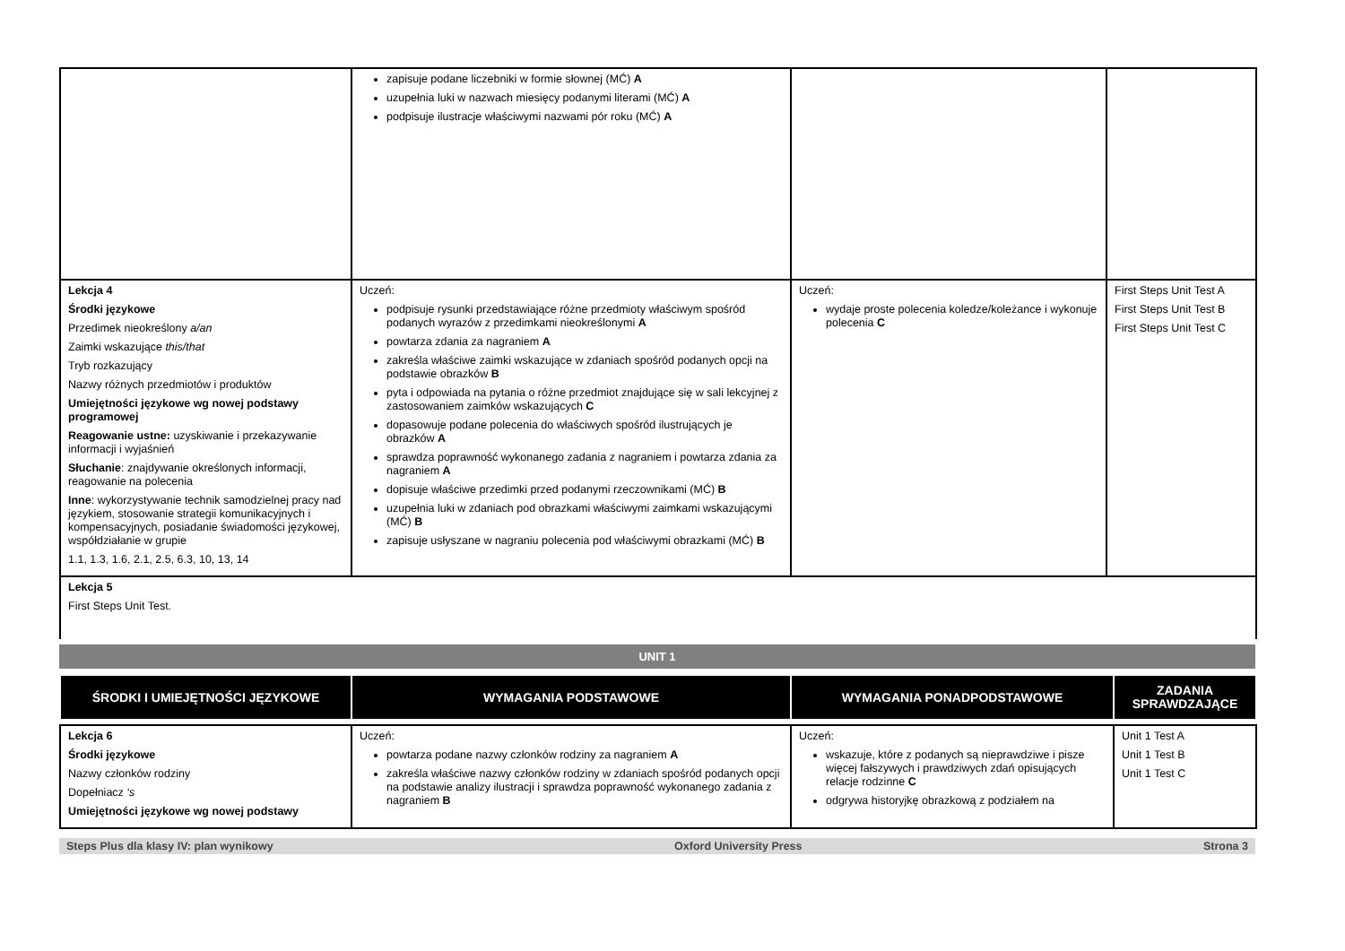| | zapisuje podane liczebniki w formie słownej (MĆ) A uzupełnia luki w nazwach miesięcy podanymi literami (MĆ) A podpisuje ilustracje właściwymi nazwami pór roku (MĆ) A | | |
| Lekcja 4 Środki językowe Przedimek nieokreślony a/an Zaimki wskazujące this/that Tryb rozkazujący Nazwy różnych przedmiotów i produktów Umiejętności językowe wg nowej podstawy programowej Reagowanie ustne: uzyskiwanie i przekazywanie informacji i wyjaśnień Słuchanie : znajdywanie określonych informacji, reagowanie na polecenia Inne : wykorzystywanie technik samodzielnej pracy nad językiem, stosowanie strategii komunikacyjnych i kompensacyjnych, posiadanie świadomości językowej, współdziałanie w grupie 1.1, 1.3, 1.6, 2.1, 2.5, 6.3, 10, 13, 14 | Uczeń: podpisuje rysunki przedstawiające różne przedmioty właściwym spośród podanych wyrazów z przedimkami nieokreślonymi A powtarza zdania za nagraniem A zakreśla właściwe zaimki wskazujące w zdaniach spośród podanych opcji na podstawie obrazków B pyta i odpowiada na pytania o różne przedmiot znajdujące się w sali lekcyjnej z zastosowaniem zaimków wskazujących C dopasowuje podane polecenia do właściwych spośród ilustrujących je obrazków A sprawdza poprawność wykonanego zadania z nagraniem i powtarza zdania za nagraniem A dopisuje właściwe przedimki przed podanymi rzeczownikami (MĆ) B uzupełnia luki w zdaniach pod obrazkami właściwymi zaimkami wskazującymi (MĆ) B zapisuje usłyszane w nagraniu polecenia pod właściwymi obrazkami (MĆ) B | Uczeń: wydaje proste polecenia koledze/koleżance i wykonuje polecenia C | First Steps Unit Test A First Steps Unit Test B First Steps Unit Test C |
| Lekcja 5 First Steps Unit Test. | | | |
UNIT 1
| ŚRODKI I UMIEJĘTNOŚCI JĘZYKOWE | WYMAGANIA PODSTAWOWE | WYMAGANIA PONADPODSTAWOWE | ZADANIA SPRAWDZAJĄCE |
| Lekcja 6 Środki językowe Nazwy członków rodziny Dopełniacz ‘s Umiejętności językowe wg nowej podstawy | Uczeń: powtarza podane nazwy członków rodziny za nagraniem A zakreśla właściwe nazwy członków rodziny w zdaniach spośród podanych opcji na podstawie analizy ilustracji i sprawdza poprawność wykonanego zadania z nagraniem B | Uczeń: wskazuje, które z podanych są nieprawdziwe i pisze więcej fałszywych i prawdziwych zdań opisujących relacje rodzinne C odgrywa historyjkę obrazkową z podziałem na | Unit 1 Test A Unit 1 Test B Unit 1 Test C |
Steps Plus dla klasy IV: plan wynikowy Oxford University Press Strona 3